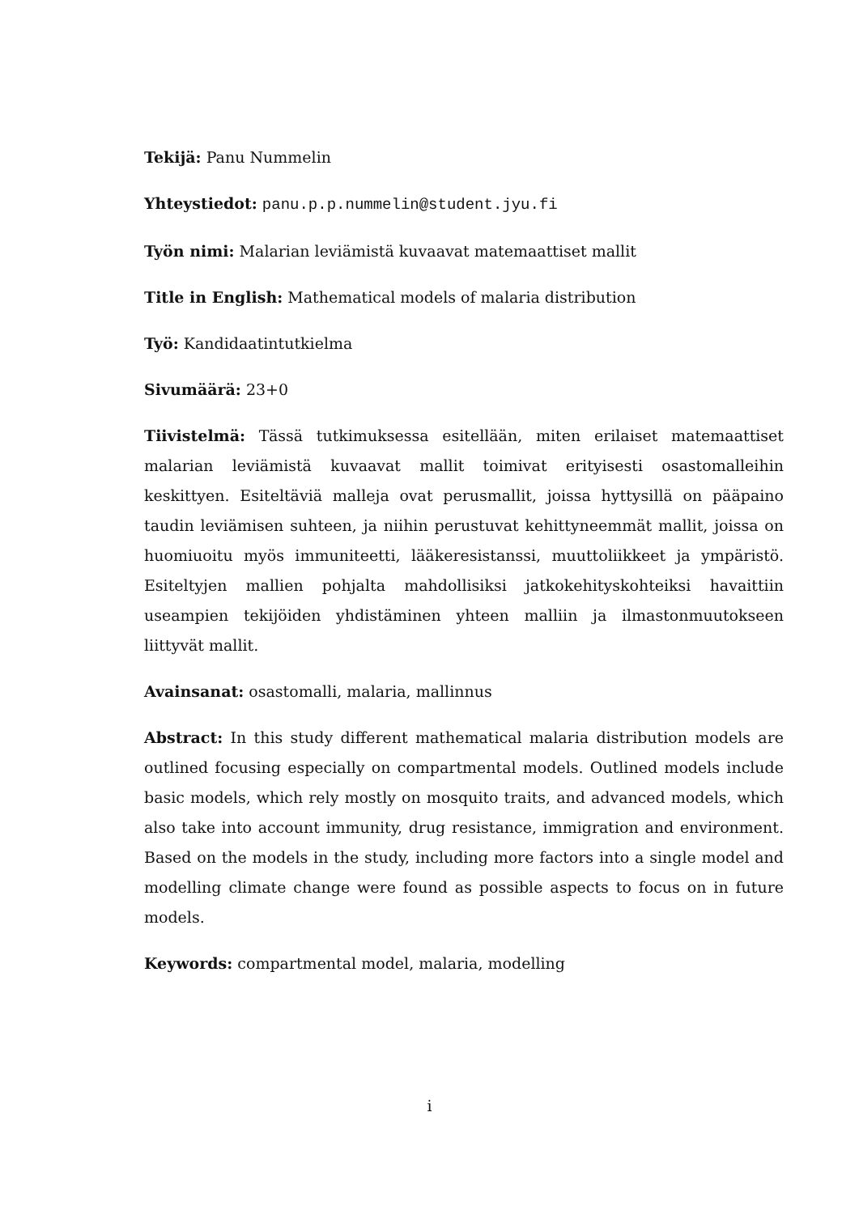Tekijä: Panu Nummelin
Yhteystiedot: panu.p.p.nummelin@student.jyu.fi
Työn nimi: Malarian leviämistä kuvaavat matemaattiset mallit
Title in English: Mathematical models of malaria distribution
Työ: Kandidaatintutkielma
Sivumäärä: 23+0
Tiivistelmä: Tässä tutkimuksessa esitellään, miten erilaiset matemaattiset malarian leviämistä kuvaavat mallit toimivat erityisesti osastomalleihin keskittyen. Esiteltäviä malleja ovat perusmallit, joissa hyttysillä on pääpaino taudin leviämisen suhteen, ja niihin perustuvat kehittyneemmät mallit, joissa on huomiuoitu myös immuniteetti, lääkeresistanssi, muuttoliikkeet ja ympäristö. Esiteltyjen mallien pohjalta mahdollisiksi jatkokehityskohteiksi havaittiin useampien tekijöiden yhdistäminen yhteen malliin ja ilmastonmuutokseen liittyvät mallit.
Avainsanat: osastomalli, malaria, mallinnus
Abstract: In this study different mathematical malaria distribution models are outlined focusing especially on compartmental models. Outlined models include basic models, which rely mostly on mosquito traits, and advanced models, which also take into account immunity, drug resistance, immigration and environment. Based on the models in the study, including more factors into a single model and modelling climate change were found as possible aspects to focus on in future models.
Keywords: compartmental model, malaria, modelling
i